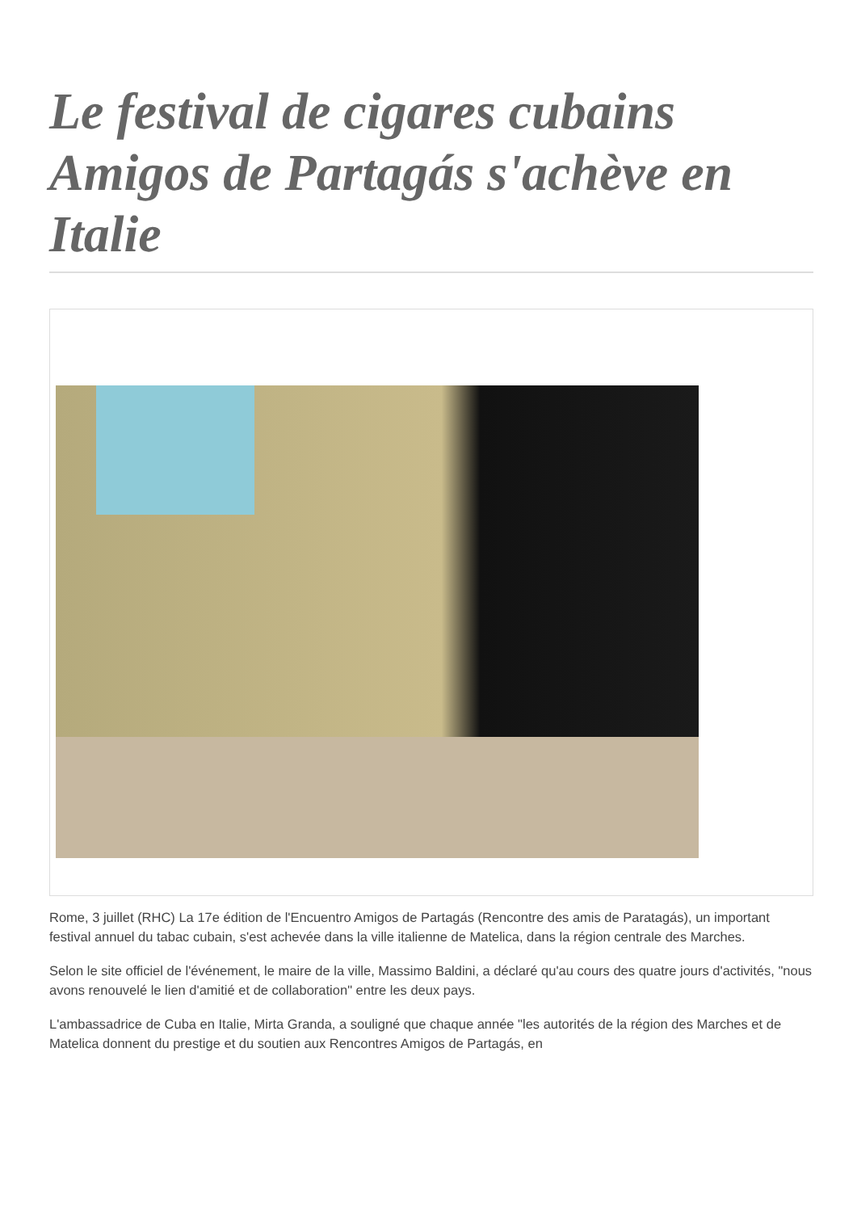Le festival de cigares cubains Amigos de Partagás s'achève en Italie
Rome, 3 juillet (RHC) La 17e édition de l'Encuentro Amigos de Partagás (Rencontre des amis de Paratagás), un important festival annuel du tabac cubain, s'est achevée dans la ville italienne de Matelica, dans la région centrale des Marches.
Selon le site officiel de l'événement, le maire de la ville, Massimo Baldini, a déclaré qu'au cours des quatre jours d'activités, "nous avons renouvelé le lien d'amitié et de collaboration" entre les deux pays.
L'ambassadrice de Cuba en Italie, Mirta Granda, a souligné que chaque année "les autorités de la région des Marches et de Matelica donnent du prestige et du soutien aux Rencontres Amigos de Partagás, en